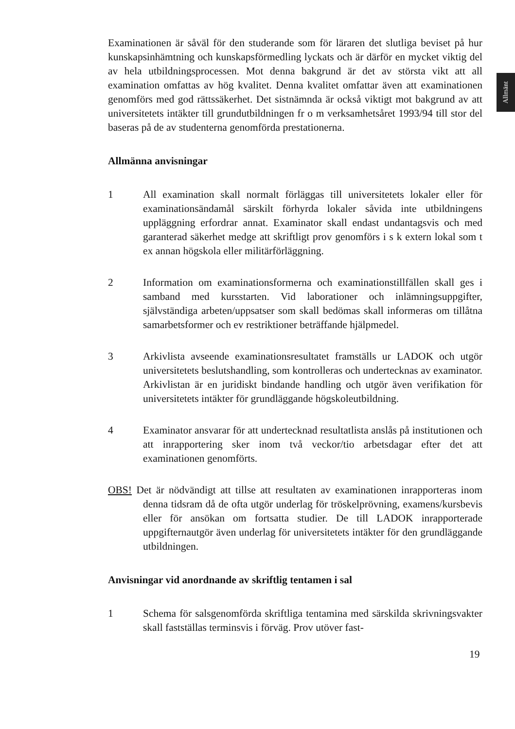Allmänt
Examinationen är såväl för den studerande som för läraren det slutliga beviset på hur kunskapsinhämtning och kunskapsförmedling lyckats och är därför en mycket viktig del av hela utbildningsprocessen. Mot denna bakgrund är det av största vikt att all examination omfattas av hög kvalitet. Denna kvalitet omfattar även att examinationen genomförs med god rättssäkerhet. Det sist­nämnda är också viktigt mot bakgrund av att universitetets intäkter till grund­utbildningen fr o m verksamhetsåret 1993/94 till stor del baseras på de av studenterna genomförda prestationerna.
Allmänna anvisningar
1 All examination skall normalt förläggas till universitetets lokaler eller för examinationsändamål särskilt förhyrda lokaler såvida inte utbild­ningens uppläggning erfordrar annat. Examinator skall endast undan­tagsvis och med garanterad säkerhet medge att skriftligt prov genom­förs i s k extern lokal som t ex annan högskola eller militärförläggning.
2 Information om examinationsformerna och examinationstillfällen skall ges i samband med kursstarten. Vid laborationer och inlämnings­uppgifter, självständiga arbeten/uppsatser som skall bedömas skall informeras om tillåtna samarbetsformer och ev restriktioner beträf­fande hjälpmedel.
3 Arkivlista avseende examinationsresultatet framställs ur LADOK och utgör universitetets beslutshandling, som kontrolleras och underteck­nas av examinator. Arkivlistan är en juridiskt bindande handling och utgör även verifikation för universitetets intäkter för grundläggande högskoleutbildning.
4 Examinator ansvarar för att undertecknad resultatlista anslås på insti­tutionen och att inrapportering sker inom två veckor/tio arbetsdagar efter det att examinationen genomförts.
OBS! Det är nödvändigt att tillse att resultaten av examinationen inrapporteras inom denna tidsram då de ofta utgör underlag för tröskelprövning, examens/kursbevis eller för ansökan om fortsatta studier. De till LADOK inrapporterade uppgifternautgör även underlag för universitetets intäk­ter för den grundläggande utbildningen.
Anvisningar vid anordnande av skriftlig tentamen i sal
1 Schema för salsgenomförda skriftliga tentamina med särskilda skrivningsvakter skall fastställas terminsvis i förväg. Prov utöver fast-
19